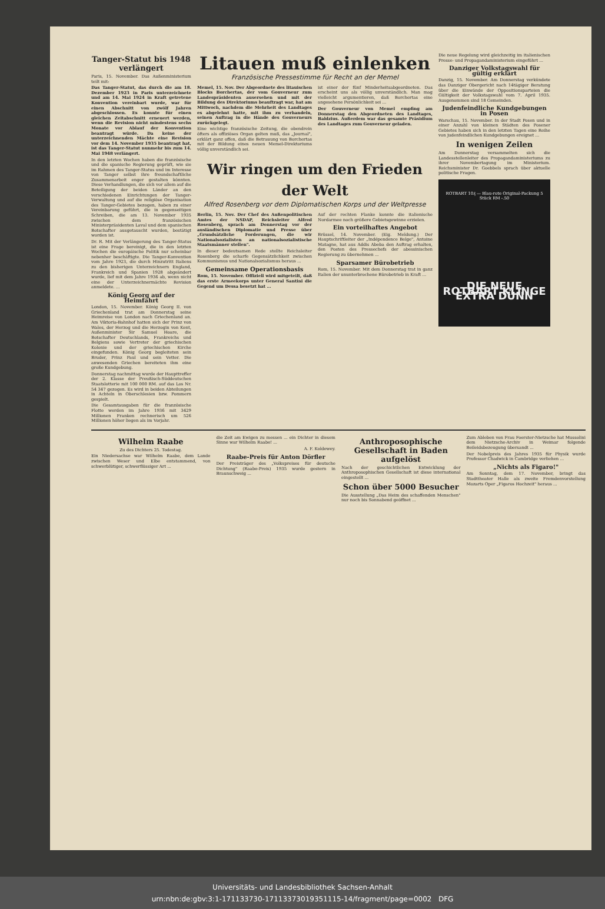Tanger-Statut bis 1948 verlängert
Paris, 15. November. Das Außenministerium teilt mit:
Das Tanger-Statut, das durch die am 18. Dezember 1923 in Paris unterzeichnete und am 14. Mai 1924 in Kraft getretene Konvention vereinbart wurde, war für einen Abschnitt von zwölf Jahren abgeschlossen. Es konnte für einen gleichen Zeitabschnitt erneuert werden, wenn die Revision nicht mindestens sechs Monate vor Ablauf der Konvention beantragt würde. Da keine der unterzeichnenden Mächte eine Revision vor dem 14. November 1935 beantragt hat, ist das Tanger-Statut nunmehr bis zum 14. Mai 1948 verlängert.
In den letzten Wochen haben die französische und die spanische Regierung geprüft, wie sie im Rahmen des Tanger-Status und im Interesse von Tanger selbst ihre freundschaftliche Zusammenarbeit enger gestalten könnten. Diese Verhandlungen, die sich vor allem auf die Beteiligung der beiden Länder an den verschiedenen Einrichtungen der Tanger-Verwaltung und auf die religiöse Organisation des Tanger-Gebietes bezogen, haben zu einer Vereinbarung geführt, die in gegenseitigen Schreiben, die am 13. November 1935 zwischen dem französischen Ministerpräsidenten Laval und dem spanischen Botschafter ausgetauscht wurden, bestätigt worden ist.
Dr. R. Mit der Verlängerung des Tanger-Status ist eine Frage bereinigt, die in den letzten Wochen die europäische Politik nur scheinbar nebenher beschäftigte. Die Tanger-Konvention vom Jahre 1923, die durch Hinzutritt Italiens zu den bisherigen Unterzeichnern England, Frankreich und Spanien 1928 abgeändert wurde, lief mit dem Jahre 1936 ab, wenn nicht eine der Unterzeichnermächte Revision anmeldete. ...
König Georg auf der Heimfahrt
London, 15. November. König Georg II. von Griechenland trat am Donnerstag seine Heimreise von London nach Griechenland an. Am Viktoria-Bahnhof hatten sich der Prinz von Wales, der Herzog und die Herzogin von Kent, Außenminister Sir Samuel Hoare, die Botschafter Deutschlands, Frankreichs und Belgiens sowie Vertreter der griechischen Kolonie und der griechischen Kirche eingefunden. König Georg begleiteten sein Bruder, Prinz Paul und sein Vetter. Die anwesenden Griechen bereiteten ihm eine große Kundgebung.
Donnerstag nachmittag wurde der Haupttreffer der 2. Klasse der Preußisch-Süddeutschen Staatslotterie mit 100 000 RM. auf das Los Nr. 54 347 gezogen. Es wird in beiden Abteilungen in Achteln in Oberschlesien bzw. Pommern gespielt.
Die Gesamtausgaben für die französische Flotte werden im Jahre 1936 mit 3429 Millionen Franken rechnerisch um 526 Millionen höher liegen als im Vorjahr.
Litauen muß einlenken
Französische Pressestimme für Recht an der Memel
Memel, 15. Nov. Der Abgeordnete des litauischen Blocks Borchertas, der vom Gouverneur zum Landespräsidenten ausersehen und mit der Bildung des Direktoriums beauftragt war, hat am Mittwoch, nachdem die Mehrheit des Landtages es abgelehnt hatte, mit ihm zu verhandeln, seinen Auftrag in die Hände des Gouverneurs zurückgelegt.
Eine wichtige französische Zeitung, die obendrein öfters als offiziöses Organ gelten muß, das „Journal", erklärt ganz offen, daß die Betrauung von Borchertas mit der Bildung eines neuen Memel-Direktoriums völlig unverständlich sei.
ist einer der fünf Minderheitsabgeordneten. Das erscheint uns als völlig unverständlich. Man mag vielleicht argumentieren, daß Borchertas eine angesehene Persönlichkeit sei ...
Der Gouverneur von Memel empfing am Donnerstag den Abgeordneten des Landtages, Baldzius. Außerdem war das gesamte Präsidium des Landtages zum Gouverneur geladen.
Wir ringen um den Frieden der Welt
Alfred Rosenberg vor dem Diplomatischen Korps und der Weltpresse
Berlin, 15. Nov. Der Chef des Außenpolitischen Amtes der NSDAP, Reichsleiter Alfred Rosenberg, sprach am Donnerstag vor der ausländischen Diplomatie und Presse über „Grundsätzliche Forderungen, die wir Nationalsozialisten an nationalsozialistische Staatsmänner stellen".
In dieser bedeutsamen Rede stellte Reichsleiter Rosenberg die scharfe Gegensätzlichkeit zwischen Kommunismus und Nationalsozialismus heraus ...
Gemeinsame Operationsbasis
Rom, 15. November. Offiziell wird mitgeteilt, daß das erste Armeekorps unter General Santini die Gegend um Dessa besetzt hat ...
Auf der rechten Flanke konnte die italienische Nordarmee noch größere Gebietsgewinne erzielen.
Ein vorteilhaftes Angebot
Brüssel, 14. November. (Eig. Meldung.) Der Hauptschriftleiter der „Indépendence Belge", Antoine Matagne, hat aus Addis Abeba den Auftrag erhalten, den Posten des Pressechefs der abessinischen Regierung zu übernehmen ...
Sparsamer Bürobetrieb
Rom, 15. November. Mit dem Donnerstag trat in ganz Italien der ununterbrochene Bürobetrieb in Kraft ...
Die neue Regelung wird gleichzeitig im italienischen Presse- und Propagandaministerium eingeführt ...
Danziger Volkstagswahl für gültig erklärt
Danzig, 15. November. Am Donnerstag verkündete das Danziger Obergericht nach 14tägiger Beratung über die Einwände der Oppositionsparteien die Gültigkeit der Volkstagswahl vom 7. April 1935. Ausgenommen sind 18 Gemeinden.
Judenfeindliche Kundgebungen in Posen
Warschau, 15. November. In der Stadt Posen und in einer Anzahl von kleinen Städten des Posener Gebietes haben sich in den letzten Tagen eine Reihe von judenfeindlichen Kundgebungen ereignet ...
In wenigen Zeilen
Am Donnerstag versammelten sich die Landesstellenleiter des Propagandaministeriums zu ihrer Novembertagung im Ministerium. Reichsminister Dr. Goebbels sprach über aktuelle politische Fragen.
ROTBART 10₰ — Blau-rote Original-Packung 5 Stück RM -.50
DIE NEUE ROTBART KLINGE EXTRA DÜNN
Wilhelm Raabe
Zu des Dichters 25. Todestag.
Ein Niedersachse war Wilhelm Raabe, dem Lande zwischen Weser und Elbe entstammend, von schwerblütiger, schwerflüssiger Art ...
die Zeit am Ewigen zu messen ... ein Dichter in diesem Sinne war Wilhelm Raabe! ...
A. F. Koldewey.
Raabe-Preis für Anton Dörfler
Der Preisträger des „Volkspreises für deutsche Dichtung" (Raabe-Preis) 1935 wurde gestern in Braunschweig ...
Anthroposophische Gesellschaft in Baden aufgelöst
Nach der geschichtlichen Entwicklung der Anthroposophischen Gesellschaft ist diese international eingestellt ...
Schon über 5000 Besucher
Die Ausstellung „Das Heim des schaffenden Menschen" nur noch bis Sonnabend geöffnet ...
Zum Ableben von Frau Foerster-Nietzsche hat Mussolini dem Nietzsche-Archiv in Weimar folgende Beileidsbezeugung übersandt ...
Der Nobelpreis des Jahres 1935 für Physik wurde Professor Chadwick in Cambridge verliehen ...
„Nichts als Figaro!"
Am Sonntag, dem 17. November, bringt das Stadttheater Halle als zweite Fremdenvorstellung Mozarts Oper „Figaros Hochzeit" heraus ...
Universitäts- und Landesbibliothek Sachsen-Anhalt
urn:nbn:de:gbv:3:1-171133730-17113373019351115-14/fragment/page=0002 DFG